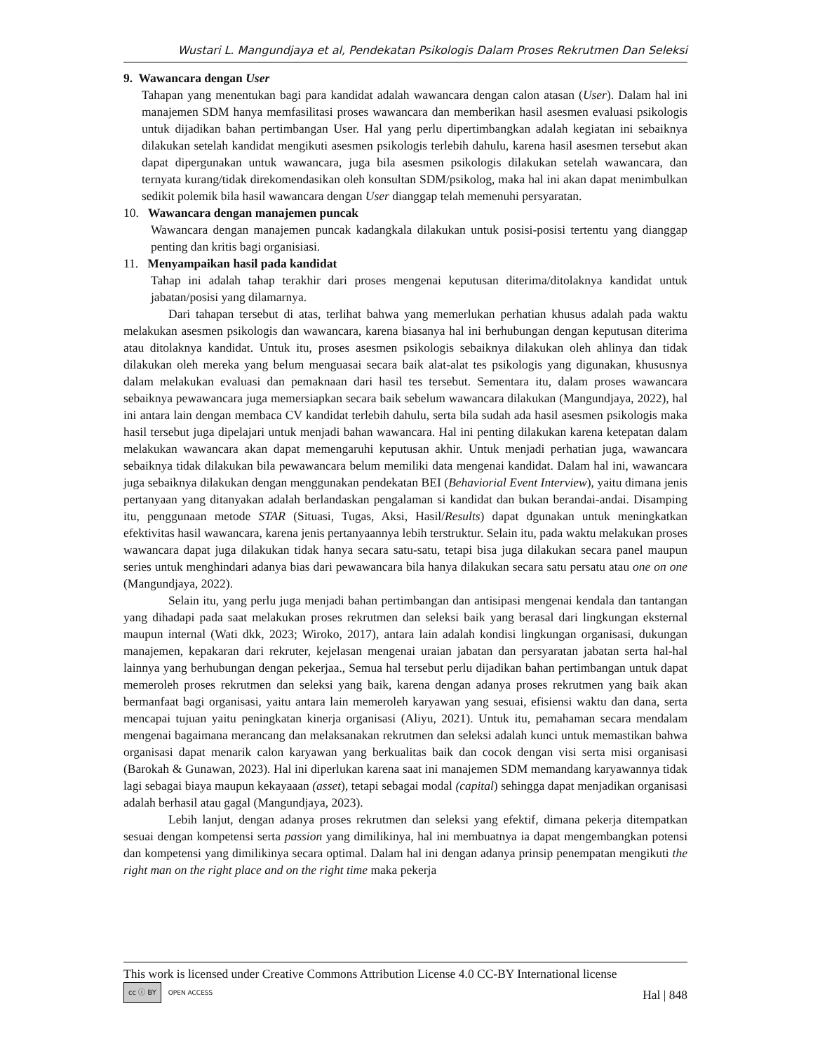Wustari L. Mangundjaya et al, Pendekatan Psikologis Dalam Proses Rekrutmen Dan Seleksi
9. Wawancara dengan User
Tahapan yang menentukan bagi para kandidat adalah wawancara dengan calon atasan (User). Dalam hal ini manajemen SDM hanya memfasilitasi proses wawancara dan memberikan hasil asesmen evaluasi psikologis untuk dijadikan bahan pertimbangan User. Hal yang perlu dipertimbangkan adalah kegiatan ini sebaiknya dilakukan setelah kandidat mengikuti asesmen psikologis terlebih dahulu, karena hasil asesmen tersebut akan dapat dipergunakan untuk wawancara, juga bila asesmen psikologis dilakukan setelah wawancara, dan ternyata kurang/tidak direkomendasikan oleh konsultan SDM/psikolog, maka hal ini akan dapat menimbulkan sedikit polemik bila hasil wawancara dengan User dianggap telah memenuhi persyaratan.
10. Wawancara dengan manajemen puncak
Wawancara dengan manajemen puncak kadangkala dilakukan untuk posisi-posisi tertentu yang dianggap penting dan kritis bagi organisiasi.
11. Menyampaikan hasil pada kandidat
Tahap ini adalah tahap terakhir dari proses mengenai keputusan diterima/ditolaknya kandidat untuk jabatan/posisi yang dilamarnya.
Dari tahapan tersebut di atas, terlihat bahwa yang memerlukan perhatian khusus adalah pada waktu melakukan asesmen psikologis dan wawancara, karena biasanya hal ini berhubungan dengan keputusan diterima atau ditolaknya kandidat. Untuk itu, proses asesmen psikologis sebaiknya dilakukan oleh ahlinya dan tidak dilakukan oleh mereka yang belum menguasai secara baik alat-alat tes psikologis yang digunakan, khususnya dalam melakukan evaluasi dan pemaknaan dari hasil tes tersebut. Sementara itu, dalam proses wawancara sebaiknya pewawancara juga memersiapkan secara baik sebelum wawancara dilakukan (Mangundjaya, 2022), hal ini antara lain dengan membaca CV kandidat terlebih dahulu, serta bila sudah ada hasil asesmen psikologis maka hasil tersebut juga dipelajari untuk menjadi bahan wawancara. Hal ini penting dilakukan karena ketepatan dalam melakukan wawancara akan dapat memengaruhi keputusan akhir. Untuk menjadi perhatian juga, wawancara sebaiknya tidak dilakukan bila pewawancara belum memiliki data mengenai kandidat. Dalam hal ini, wawancara juga sebaiknya dilakukan dengan menggunakan pendekatan BEI (Behaviorial Event Interview), yaitu dimana jenis pertanyaan yang ditanyakan adalah berlandaskan pengalaman si kandidat dan bukan berandai-andai. Disamping itu, penggunaan metode STAR (Situasi, Tugas, Aksi, Hasil/Results) dapat dgunakan untuk meningkatkan efektivitas hasil wawancara, karena jenis pertanyaannya lebih terstruktur. Selain itu, pada waktu melakukan proses wawancara dapat juga dilakukan tidak hanya secara satu-satu, tetapi bisa juga dilakukan secara panel maupun series untuk menghindari adanya bias dari pewawancara bila hanya dilakukan secara satu persatu atau one on one (Mangundjaya, 2022).
Selain itu, yang perlu juga menjadi bahan pertimbangan dan antisipasi mengenai kendala dan tantangan yang dihadapi pada saat melakukan proses rekrutmen dan seleksi baik yang berasal dari lingkungan eksternal maupun internal (Wati dkk, 2023; Wiroko, 2017), antara lain adalah kondisi lingkungan organisasi, dukungan manajemen, kepakaran dari rekruter, kejelasan mengenai uraian jabatan dan persyaratan jabatan serta hal-hal lainnya yang berhubungan dengan pekerjaa., Semua hal tersebut perlu dijadikan bahan pertimbangan untuk dapat memeroleh proses rekrutmen dan seleksi yang baik, karena dengan adanya proses rekrutmen yang baik akan bermanfaat bagi organisasi, yaitu antara lain memeroleh karyawan yang sesuai, efisiensi waktu dan dana, serta mencapai tujuan yaitu peningkatan kinerja organisasi (Aliyu, 2021). Untuk itu, pemahaman secara mendalam mengenai bagaimana merancang dan melaksanakan rekrutmen dan seleksi adalah kunci untuk memastikan bahwa organisasi dapat menarik calon karyawan yang berkualitas baik dan cocok dengan visi serta misi organisasi (Barokah & Gunawan, 2023). Hal ini diperlukan karena saat ini manajemen SDM memandang karyawannya tidak lagi sebagai biaya maupun kekayaaan (asset), tetapi sebagai modal (capital) sehingga dapat menjadikan organisasi adalah berhasil atau gagal (Mangundjaya, 2023).
Lebih lanjut, dengan adanya proses rekrutmen dan seleksi yang efektif, dimana pekerja ditempatkan sesuai dengan kompetensi serta passion yang dimilikinya, hal ini membuatnya ia dapat mengembangkan potensi dan kompetensi yang dimilikinya secara optimal. Dalam hal ini dengan adanya prinsip penempatan mengikuti the right man on the right place and on the right time maka pekerja
This work is licensed under Creative Commons Attribution License 4.0 CC-BY International license
cc ⓘ BY OPEN ACCESS
Hal | 848